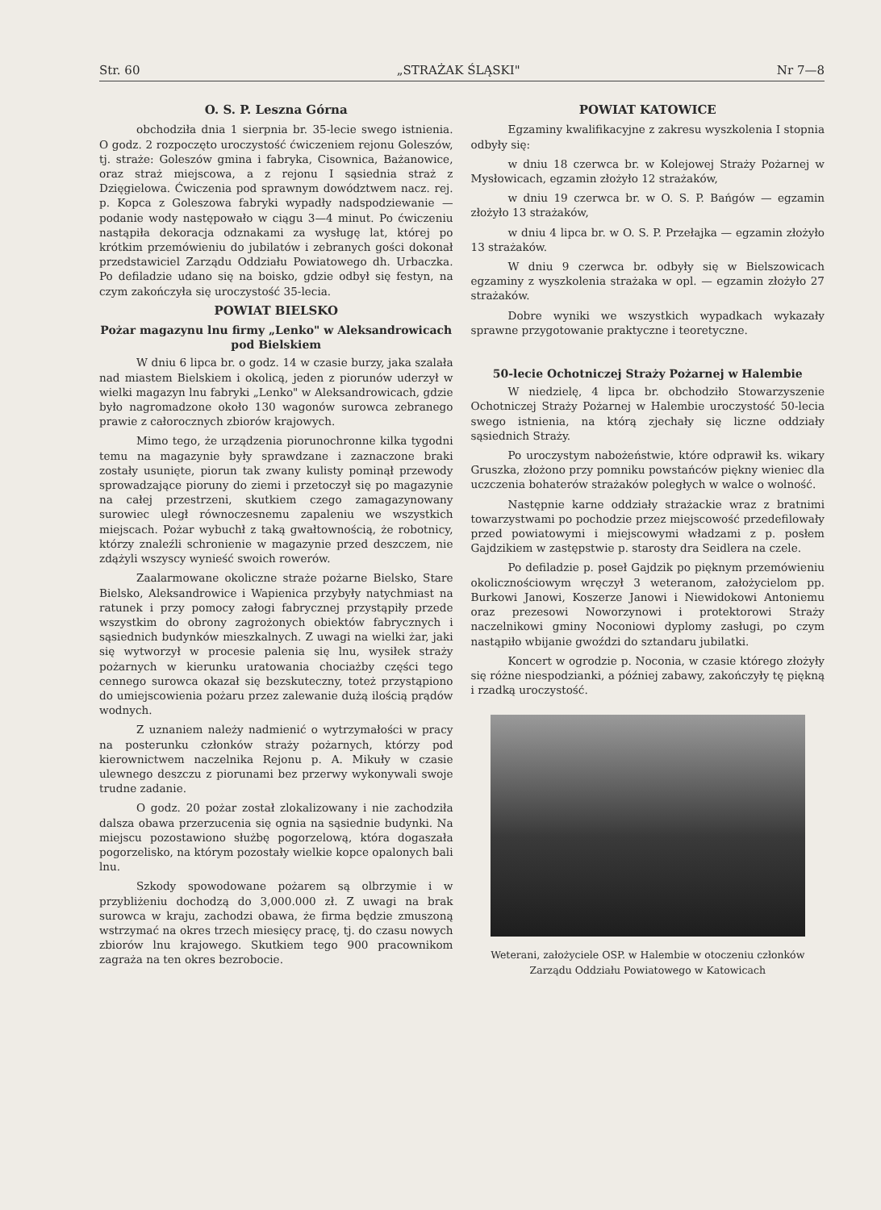Str. 60 „STRAŻAK ŚLĄSKI" Nr 7—8
O. S. P. Leszna Górna
obchodziła dnia 1 sierpnia br. 35-lecie swego istnienia. O godz. 2 rozpoczęto uroczystość ćwiczeniem rejonu Goleszów, tj. straże: Goleszów gmina i fabryka, Cisownica, Bażanowice, oraz straż miejscowa, a z rejonu I sąsiednia straż z Dzięgielowa. Ćwiczenia pod sprawnym dowództwem nacz. rej. p. Kopca z Goleszowa fabryki wypadły nadspodziewanie — podanie wody następowało w ciągu 3—4 minut. Po ćwiczeniu nastąpiła dekoracja odznakami za wysługę lat, której po krótkim przemówieniu do jubilatów i zebranych gości dokonał przedstawiciel Zarządu Oddziału Powiatowego dh. Urbaczka. Po defiladzie udano się na boisko, gdzie odbył się festyn, na czym zakończyła się uroczystość 35-lecia.
POWIAT BIELSKO
Pożar magazynu lnu firmy „Lenko" w Aleksandrowicach pod Bielskiem
W dniu 6 lipca br. o godz. 14 w czasie burzy, jaka szalała nad miastem Bielskiem i okolicą, jeden z piorunów uderzył w wielki magazyn lnu fabryki „Lenko" w Aleksandrowicach, gdzie było nagromadzone około 130 wagonów surowca zebranego prawie z całorocznych zbiorów krajowych.
Mimo tego, że urządzenia piorunochronne kilka tygodni temu na magazynie były sprawdzane i zaznaczone braki zostały usunięte, piorun tak zwany kulisty pominął przewody sprowadzające pioruny do ziemi i przetoczył się po magazynie na całej przestrzeni, skutkiem czego zamagazynowany surowiec uległ równoczesnemu zapaleniu we wszystkich miejscach. Pożar wybuchł z taką gwałtownością, że robotnicy, którzy znaleźli schronienie w magazynie przed deszczem, nie zdążyli wszyscy wynieść swoich rowerów.
Zaalarmowane okoliczne straże pożarne Bielsko, Stare Bielsko, Aleksandrowice i Wapienica przybyły natychmiast na ratunek i przy pomocy załogi fabrycznej przystąpiły przede wszystkim do obrony zagrożonych obiektów fabrycznych i sąsiednich budynków mieszkalnych. Z uwagi na wielki żar, jaki się wytworzył w procesie palenia się lnu, wysiłek straży pożarnych w kierunku uratowania chociażby części tego cennego surowca okazał się bezskuteczny, toteż przystąpiono do umiejscowienia pożaru przez zalewanie dużą ilością prądów wodnych.
Z uznaniem należy nadmienić o wytrzymałości w pracy na posterunku członków straży pożarnych, którzy pod kierownictwem naczelnika Rejonu p. A. Mikuły w czasie ulewnego deszczu z piorunami bez przerwy wykonywali swoje trudne zadanie.
O godz. 20 pożar został zlokalizowany i nie zachodziła dalsza obawa przerzucenia się ognia na sąsiednie budynki. Na miejscu pozostawiono służbę pogorzelową, która dogaszała pogorzelisko, na którym pozostały wielkie kopce opalonych bali lnu.
Szkody spowodowane pożarem są olbrzymie i w przybliżeniu dochodzą do 3,000.000 zł. Z uwagi na brak surowca w kraju, zachodzi obawa, że firma będzie zmuszoną wstrzymać na okres trzech miesięcy pracę, tj. do czasu nowych zbiorów lnu krajowego. Skutkiem tego 900 pracownikom zagraża na ten okres bezrobocie.
POWIAT KATOWICE
Egzaminy kwalifikacyjne z zakresu wyszkolenia I stopnia odbyły się:
w dniu 18 czerwca br. w Kolejowej Straży Pożarnej w Mysłowicach, egzamin złożyło 12 strażaków,
w dniu 19 czerwca br. w O. S. P. Bańgów — egzamin złożyło 13 strażaków,
w dniu 4 lipca br. w O. S. P. Przełajka — egzamin złożyło 13 strażaków.
W dniu 9 czerwca br. odbyły się w Bielszowicach egzaminy z wyszkolenia strażaka w opl. — egzamin złożyło 27 strażaków.
Dobre wyniki we wszystkich wypadkach wykazały sprawne przygotowanie praktyczne i teoretyczne.
50-lecie Ochotniczej Straży Pożarnej w Halembie
W niedzielę, 4 lipca br. obchodziło Stowarzyszenie Ochotniczej Straży Pożarnej w Halembie uroczystość 50-lecia swego istnienia, na którą zjechały się liczne oddziały sąsiednich Straży.
Po uroczystym nabożeństwie, które odprawił ks. wikary Gruszka, złożono przy pomniku powstańców piękny wieniec dla uczczenia bohaterów strażaków poległych w walce o wolność.
Następnie karne oddziały strażackie wraz z bratnimi towarzystwami po pochodzie przez miejscowość przedefilowały przed powiatowymi i miejscowymi władzami z p. posłem Gajdzikiem w zastępstwie p. starosty dra Seidlera na czele.
Po defiladzie p. poseł Gajdzik po pięknym przemówieniu okolicznościowym wręczył 3 weteranom, założycielom pp. Burkowi Janowi, Koszerze Janowi i Niewidokowi Antoniemu oraz prezesowi Noworzynowi i protektorowi Straży naczelnikowi gminy Noconiowi dyplomy zasługi, po czym nastąpiło wbijanie gwoździ do sztandaru jubilatki.
Koncert w ogrodzie p. Noconia, w czasie którego złożyły się różne niespodzianki, a później zabawy, zakończyły tę piękną i rzadką uroczystość.
Weterani, założyciele OSP. w Halembie w otoczeniu członków Zarządu Oddziału Powiatowego w Katowicach